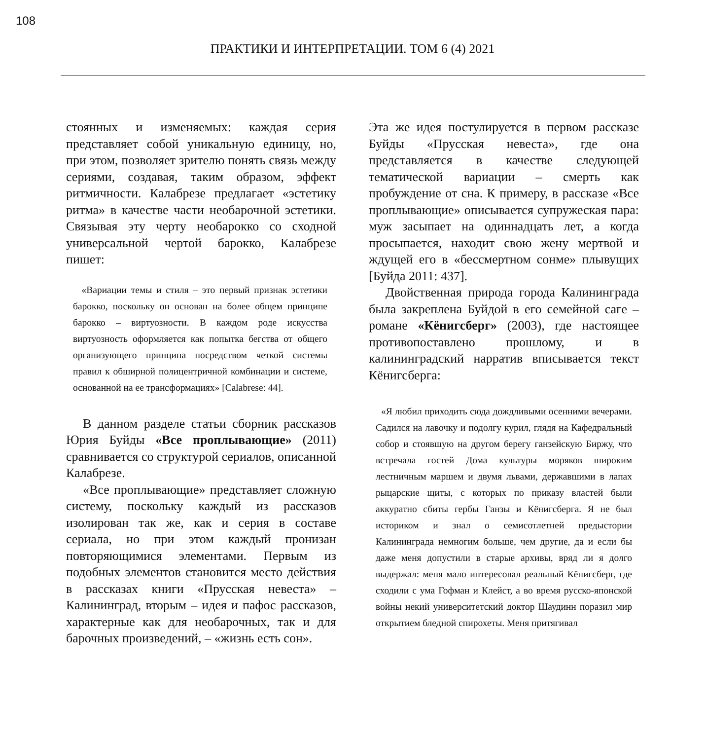108
ПРАКТИКИ И ИНТЕРПРЕТАЦИИ. ТОМ 6 (4) 2021
стоянных и изменяемых: каждая серия представляет собой уникальную единицу, но, при этом, позволяет зрителю понять связь между сериями, создавая, таким образом, эффект ритмичности. Калабрезе предлагает «эстетику ритма» в качестве части необарочной эстетики. Связывая эту черту необарокко со сходной универсальной чертой барокко, Калабрезе пишет:
«Вариации темы и стиля – это первый признак эстетики барокко, поскольку он основан на более общем принципе барокко – виртуозности. В каждом роде искусства виртуозность оформляется как попытка бегства от общего организующего принципа посредством четкой системы правил к обширной полицентричной комбинации и системе, основанной на ее трансформациях» [Calabrese: 44].
В данном разделе статьи сборник рассказов Юрия Буйды «Все проплывающие» (2011) сравнивается со структурой сериалов, описанной Калабрезе.
«Все проплывающие» представляет сложную систему, поскольку каждый из рассказов изолирован так же, как и серия в составе сериала, но при этом каждый пронизан повторяющимися элементами. Первым из подобных элементов становится место действия в рассказах книги «Прусская невеста» – Калининград, вторым – идея и пафос рассказов, характерные как для необарочных, так и для барочных произведений, – «жизнь есть сон».
Эта же идея постулируется в первом рассказе Буйды «Прусская невеста», где она представляется в качестве следующей тематической вариации – смерть как пробуждение от сна. К примеру, в рассказе «Все проплывающие» описывается супружеская пара: муж засыпает на одиннадцать лет, а когда просыпается, находит свою жену мертвой и ждущей его в «бессмертном сонме» плывущих [Буйда 2011: 437].
Двойственная природа города Калининграда была закреплена Буйдой в его семейной саге – романе «Кёнигсберг» (2003), где настоящее противопоставлено прошлому, и в калининградский нарратив вписывается текст Кёнигсберга:
«Я любил приходить сюда дождливыми осенними вечерами. Садился на лавочку и подолгу курил, глядя на Кафедральный собор и стоявшую на другом берегу ганзейскую Биржу, что встречала гостей Дома культуры моряков широким лестничным маршем и двумя львами, державшими в лапах рыцарские щиты, с которых по приказу властей были аккуратно сбиты гербы Ганзы и Кёнигсберга. Я не был историком и знал о семисотлетней предыстории Калининграда немногим больше, чем другие, да и если бы даже меня допустили в старые архивы, вряд ли я долго выдержал: меня мало интересовал реальный Кёнигсберг, где сходили с ума Гофман и Клейст, а во время русско-японской войны некий университетский доктор Шаудинн поразил мир открытием бледной спирохеты. Меня притягивал